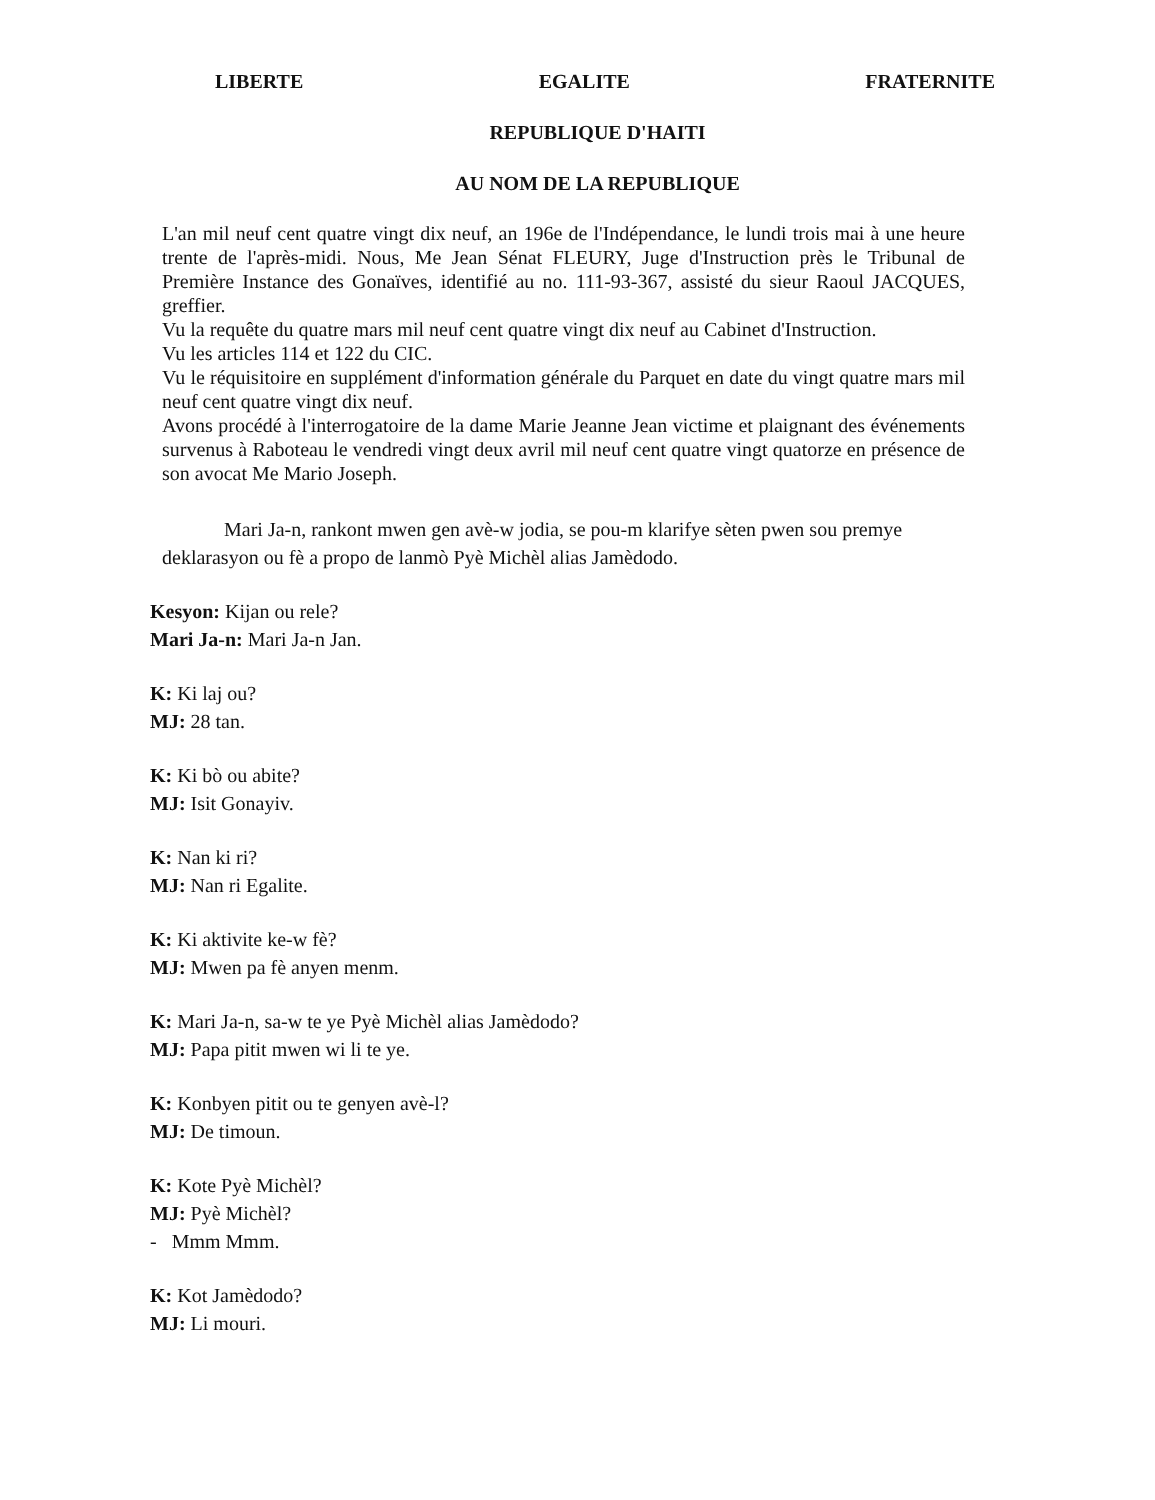LIBERTE EGALITE FRATERNITE
REPUBLIQUE D'HAITI
AU NOM DE LA REPUBLIQUE
L'an mil neuf cent quatre vingt dix neuf, an 196e de l'Indépendance, le lundi trois mai à une heure trente de l'après-midi. Nous, Me Jean Sénat FLEURY, Juge d'Instruction près le Tribunal de Première Instance des Gonaïves, identifié au no. 111-93-367, assisté du sieur Raoul JACQUES, greffier.
Vu la requête du quatre mars mil neuf cent quatre vingt dix neuf au Cabinet d'Instruction.
Vu les articles 114 et 122 du CIC.
Vu le réquisitoire en supplément d'information générale du Parquet en date du vingt quatre mars mil neuf cent quatre vingt dix neuf.
Avons procédé à l'interrogatoire de la dame Marie Jeanne Jean victime et plaignant des événements survenus à Raboteau le vendredi vingt deux avril mil neuf cent quatre vingt quatorze en présence de son avocat Me Mario Joseph.
Mari Ja-n, rankont mwen gen avè-w jodia, se pou-m klarifye sèten pwen sou premye deklarasyon ou fè a propo de lanmò Pyè Michèl alias Jamèdodo.
Kesyon: Kijan ou rele?
Mari Ja-n: Mari Ja-n Jan.
K: Ki laj ou?
MJ: 28 tan.
K: Ki bò ou abite?
MJ: Isit Gonayiv.
K: Nan ki ri?
MJ: Nan ri Egalite.
K: Ki aktivite ke-w fè?
MJ: Mwen pa fè anyen menm.
K: Mari Ja-n, sa-w te ye Pyè Michèl alias Jamèdodo?
MJ: Papa pitit mwen wi li te ye.
K: Konbyen pitit ou te genyen avè-l?
MJ: De timoun.
K: Kote Pyè Michèl?
MJ: Pyè Michèl?
- Mmm Mmm.
K: Kot Jamèdodo?
MJ: Li mouri.